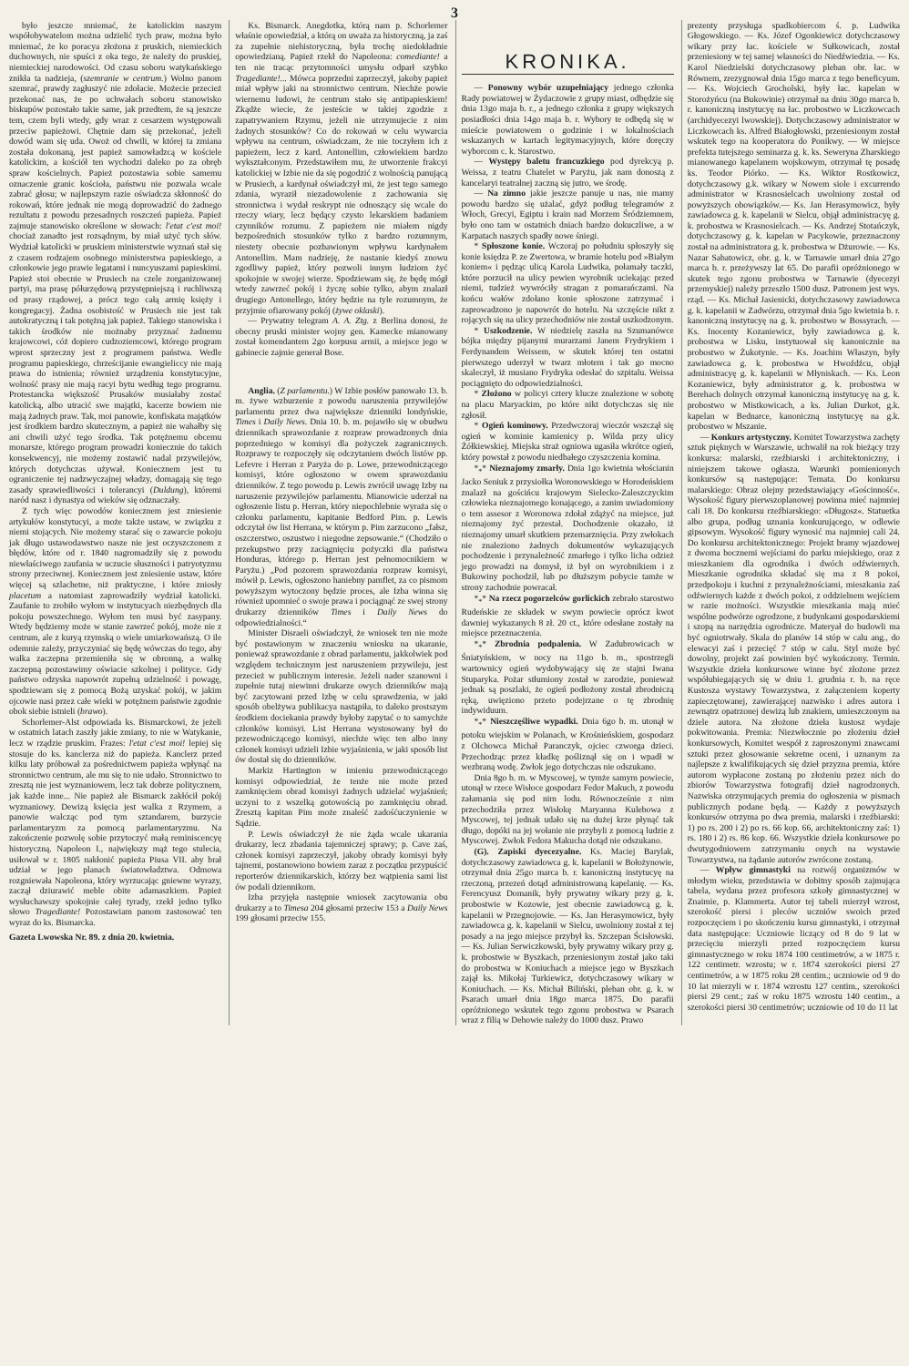3
było jeszcze mniemać, że katolickim naszym współobywatelom można udzielić tych praw, można było mniemać, że ko poracya złożona z pruskich, niemieckich duchownych, nie spuści z oka tego, że należy do pruskiej, niemieckiej narodowości. Od czasu soboru watykańskiego znikła ta nadzieja, (szemranie w centrum.) Wolno panom szemrać, prawdy zagłuszyć nie zdołacie. Możecie przecież przekonać nas, że po uchwałach soboru stanowisko biskupów pozostało takie same, jak przedtem, że są jeszcze tem, czem byli wtedy, gdy wraz z cesarzem występowali przeciw papieżowi. Chętnie dam się przekonać, jeżeli dowód wam się uda. Owoż od chwili, w której ta zmiana została dokonaną, jest papież samowładzcą w kościele katolickim, a kościół ten wychodzi daleko po za obręb spraw kościelnych. Papież pozostawia sobie samemu oznaczenie granic kościoła, państwu nie pozwala wcale zabrać głosu; w najlepszym razie oświadcza skłonność do rokowań, które jednak nie mogą doprowadzić do żadnego rezultatu z powodu przesadnych roszczeń papieża. Papież zajmuje stanowisko określone w słowach: l'etat c'est moi! chociaż zanadto jest rozsądnym, by miał użyć tych słów. Wydział katolicki w pruskiem ministerstwie wyznań stał się z czasem rodzajem osobnego ministerstwa papieskiego, a członkowie jego prawie legatami i nuncyuszami papieskimi. Papież stoi obecnie w Prusiech na czele zorganizowanej partyi, ma prasę półurzędową przystępniejszą i ruchliwszą od prasy rządowej, a prócz tego całą armię księży i kongregacyj. Żadna osobistość w Prusiech nie jest tak autokratyczną i tak potężną jak papież. Takiego stanowiska i takich środków nie możnaby przyznać żadnemu krajowcowi, cóż dopiero cudzoziemcowi, którego program wprost sprzeczny jest z programem państwa. Wedle programu papieskiego, chrześcijanie ewangieliccy nie mają prawa do istnienia; również urządzenia konstytucyjne, wolność prasy nie mają racyi bytu według tego programu. Protestancka większość Prusaków musiałaby zostać katolicką, albo utracić swe majątki, kacerze bowiem nie mają żadnych praw. Tak, moi panowie, konfiskata majątków jest środkiem bardzo skutecznym, a papież nie wahałby się ani chwili użyć tego środka. Tak potężnemu obcemu monarsze, którego program prowadzi koniecznie do takich konsekwencyj, nie możemy zostawić nadal przywilejów, których dotychczas używał. Koniecznem jest tu ograniczenie tej nadzwyczajnej władzy, domagają się tego zasady sprawiedliwości i tolerancyi (Duldung), któremi naród nasz i dynastya od wieków się odznaczały.
Z tych więc powodów koniecznem jest zniesienie artykułów konstytucyi, a może także ustaw, w związku z niemi stojących. Nie możemy starać się o zawarcie pokoju jak długo ustawodawstwo nasze nie jest oczyszczonem z błędów, które od r. 1840 nagromadziły się z powodu niewłaściwego zaufania w uczucie słuszności i patryotyzmu strony przeciwnej. Koniecznem jest zniesienie ustaw, które więcej są szlachetne, niż praktyczne, i które zniosły placetum a natomiast zaprowadziły wydział katolicki. Zaufanie to zrobiło wyłom w instytucyach niezbędnych dla pokoju powszechnego. Wyłom ten musi być zasypany. Wtedy będziemy może w stanie zawrzeć pokój, może nie z centrum, ale z kuryą rzymską o wiele umiarkowańszą. O ile odemnie zależy, przyczyniać się będę wówczas do tego, aby walka zaczepna przemieniła się w obronną, a walkę zaczepną pozostawimy oświacie szkolnej i polityce. Gdy państwo odzyska napowrót zupełną udzielność i powagę, spodziewam się z pomocą Bożą uzyskać pokój, w jakim ojcowie nasi przez całe wieki w potężnem państwie zgodnie obok siebie istnieli (brawo).
Schorlemer-Alst odpowiada ks. Bismarckowi, że jeżeli w ostatnich latach zaszły jakie zmiany, to nie w Watykanie, lecz w rządzie pruskim. Frazes: l'etat c'est moi! lepiej się stosuje do ks. kanclerza niż do papieża. Kanclerz przed kilku laty próbował za pośrednictwem papieża wpłynąć na stronnictwo centrum, ale mu się to nie udało. Stronnictwo to zresztą nie jest wyznaniowem, lecz tak dobrze politycznem, jak każde inne... Nie papież ale Bismarck zakłócił pokój wyznaniowy. Dewizą księcia jest walka z Rzymem, a panowie walcząc pod tym sztandarem, burzycie parlamentaryzm za pomocą parlamentaryzmu. Na zakończenie pozwolę sobie przytoczyć małą reminiscencyę historyczną. Napoleon I., największy mąż tego stulecia, usiłował w r. 1805 nakłonić papieża Piusa VII. aby brał udział w jego planach światowładztwa. Odmowa rozgniewała Napoleona, który wyrzucając gniewne wyrazy, zaczął dziurawić meble obite adamaszkiem. Papież wysłuchawszy spokojnie całej tyrady, rzekł jedno tylko słowo Tragediante! Pozostawiam panom zastosować ten wyraz do ks. Bismarcka.
Gazeta Lwowska Nr. 89. z dnia 20. kwietnia.
Ks. Bismarck. Anegdotka, którą nam p. Schorlemer właśnie opowiedział, a którą on uważa za historyczną, ja zaś za zupełnie niehistoryczną, była trochę niedokładnie opowiedzianą. Papież rzekł do Napoleona: comediante! a ten nie tracąc przytomności umysłu odparł szybko Tragediante!... Mówca poprzedni zaprzeczył, jakoby papież miał wpływ jaki na stronnictwo centrum. Niechże powie wiernemu ludowi, że centrum stało się antipapieskiem! Zkądże wiecie, że jesteście w takiej zgodzie z zapatrywaniem Rzymu, jeżeli nie utrzymujecie z nim żadnych stosunków? Co do rokowań w celu wywarcia wpływu na centrum, oświadczam, że nie toczyłem ich z papieżem, lecz z kard. Antonellim, człowiekiem bardzo wykształconym. Przedstawiłem mu, że utworzenie frakcyi katolickiej w Izbie nie da się pogodzić z wolnością panującą w Prusiech, a kardynał oświadczył mi, że jest tego samego zdania, wyraził niezadowolenie z zachowania się stronnictwa i wydał reskrypt nie odnoszący się wcale do rzeczy wiary, lecz będący czysto lekarskiem badaniem czynników rozumu. Z papieżem nie miałem nigdy bezpośrednich stosunków tylko z bardzo rozumnym, niestety obecnie pozbawionym wpływu kardynałem Antonellim. Mam nadzieję, że nastanie kiedyś znowu zgodliwy papież, który pozwoli innym ludziom żyć spokojnie w swojej wierze. Spodziewam się, że będę mógł wtedy zawrzeć pokój i życzę sobie tylko, abym znalazł drugiego Antonellego, który będzie na tyle rozumnym, że przyjmie ofiarowany pokój (żywe oklaski).
— Prywatny telegram A. A. Ztg. z Berlina donosi, że obecny pruski minister wojny gen. Kamecke mianowany został komendantem 2go korpusu armii, a miejsce jego w gabinecie zajmie generał Bose.
Anglia. (Z parlamentu.) W Izbie posłów panowało 13. b. m. żywe wzburzenie z powodu naruszenia przywilejów parlamentu przez dwa największe dzienniki londyńskie, Times i Daily News. Dnia 10. b. m. pojawiło się w obudwu dziennikach sprawozdanie z rozpraw prowadzonych dnia poprzedniego w komisyi dla pożyczek zagranicznych. Rozprawy te rozpoczęły się odczytaniem dwóch listów pp. Lefevre i Herran z Paryża do p. Lowe, przewodniczącego komisyi, które ogłoszono w owem sprawozdaniu dzienników. Z tego powodu p. Lewis zwrócił uwagę Izby na naruszenie przywilejów parlamentu. Mianowicie uderzał na ogłoszenie listu p. Herran, który niepochlebnie wyraża się o członku parlamentu, kapitanie Bedford Pim. p. Lewis odczytał ów list Herrana, w którym p. Pim zarzucono „fałsz, oszczerstwo, oszustwo i niegodne zepsowanie.“ (Chodziło o przekupstwo przy zaciągnięciu pożyczki dla państwa Honduras, którego p. Herran jest pełnomocnikiem w Paryżu.) „Pod pozorem sprawozdania rozpraw komisyi, mówił p. Lewis, ogłoszono haniebny pamflet, za co pismom powyższym wytoczony będzie proces, ale Izba winna się również upomnieć o swoje prawa i pociągnąć ze swej strony drukarzy dzienników Times i Daily News do odpowiedzialności.“
Minister Disraeli oświadczył, że wniosek ten nie może być postawionym w znaczeniu wniosku na ukaranie, ponieważ sprawozdanie z obrad parlamentu, jakkolwiek pod względem technicznym jest naruszeniem przywileju, jest przecież w publicznym interesie. Jeżeli nader szanowni i zupełnie tutaj niewinni drukarze owych dzienników mają być zacytowani przed Izbę w celu sprawdzenia, w jaki sposób obelżywa publikacya nastąpiła, to daleko prostszym środkiem dociekania prawdy byłoby zapytać o to samychże członków komisyi. List Herrana wystosowany był do przewodniczącego komisyi, niechże więc ten albo inny członek komisyi udzieli Izbie wyjaśnienia, w jaki sposób list ów dostał się do dzienników.
Markiz Hartington w imieniu przewodniczącego komisyi odpowiedział, że tenże nie może przed zamknięciem obrad komisyi żadnych udzielać wyjaśnień; uczyni to z wszelką gotowością po zamknięciu obrad. Zresztą kapitan Pim może znaleść zadośćuczynienie w Sądzie.
P. Lewis oświadczył że nie żąda wcale ukarania drukarzy, lecz zbadania tajemniczej sprawy; p. Cave zaś, członek komisyi zaprzeczył, jakoby obrady komisyi były tajnemi, postanowiono bowiem zaraz z początku przypuścić reporterów dziennikarskich, którzy bez wątpienia sami list ów podali dziennikom.
Izba przyjęła następnie wniosek zacytowania obu drukarzy a to Timesa 204 głosami przeciw 153 a Daily News 199 głosami przeciw 155.
KRONIKA.
— Ponowny wybór uzupełniający jednego członka Rady powiatowej w Żydaczowie z grupy miast, odbędzie się dnia 13go maja b. r., a jednego członka z grupy większych posiadłości dnia 14go maja b. r. Wybory te odbędą się w mieście powiatowem o godzinie i w lokalnościach wskazanych w kartach legitymacyjnych, które doręczy wyborcom c. k. Starostwo.
— Występy baletu francuzkiego pod dyrekcyą p. Weissa, z teatru Chatelet w Paryżu, jak nam donoszą z kancelaryi teatralnej zaczną się jutro, we środę.
— Na zimno jakie jeszcze panuje u nas, nie mamy powodu bardzo się użalać, gdyż podług telegramów z Włoch, Grecyi, Egiptu i krain nad Morzem Śródziemnem, było ono tam w ostatnich dniach bardzo dokuczliwe, a w Karpatach naszych spadły nowe śniegi.
* Spłoszone konie. Wczoraj po południu spłoszyły się konie księdza P. ze Zwertowa, w bramie hotelu pod »Białym koniem« i pędząc ulicą Karola Ludwika, połamały taczki, które porzucił na ulicy pewien wyrobnik uciekając przed niemi, tudzież wywróciły stragan z pomarańczami. Na końcu wałów zdołano konie spłoszone zatrzymać i zaprowadzono je napowrót do hotelu. Na szczęście nikt z rojących się na ulicy przechodniów nie został uszkodzonym.
* Uszkodzenie. W niedzielę zaszła na Szumanówce bójka między pijanymi murarzami Janem Frydrykiem i Ferdynandem Weissem, w skutek której ten ostatni pierwszego uderzył w twarz młotem i tak go mocno skaleczył, iż musiano Frydryka odesłać do szpitalu. Weissa pociągnięto do odpowiedzialności.
* Złożono w policyi cztery klucze znalezione w sobotę na placu Maryackim, po które nikt dotychczas się nie zgłosił.
* Ogień kominowy. Przedwczoraj wieczór wszczął się ogień w kominie kamienicy p. Wilda przy ulicy Żółkiewskiej. Miejska straż ogniowa ugasiła wkrótce ogień, który powstał z powodu niedbałego czyszczenia komina.
*<sub>*</sub>* Nieznajomy zmarły. Dnia 1go kwietnia włościanin Jacko Seniuk z przysiołka Woronowskiego w Horodeńskiem znalazł na gościńcu krajowym Sielecko-Zaleszczyckim człowieka nieznajomego konającego, a zanim uwiadomiony o tem assesor z Woronowa zdołał zdążyć na miejsce, już nieznajomy żyć przestał. Dochodzenie okazało, iż nieznajomy umarł skutkiem przemarznięcia. Przy zwłokach nie znaleziono żadnych dokumentów wykazujących pochodzenie i przynależność zmarłego i tylko licha odzież jego prowadzi na domysł, iż był on wyrobnikiem i z Bukowiny pochodził, lub po dłuższym pobycie tamże w strony zachodnie powracał.
*<sub>*</sub>* Na rzecz pogorzelców gorlickich zebrało starostwo Rudeńskie ze składek w swym powiecie oprócz kwot dawniej wykazanych 8 zł. 20 ct., które odesłane zostały na miejsce przeznaczenia.
*<sub>*</sub>* Zbrodnia podpalenia. W Zadubrowicach w Śniatyńskiem, w nocy na 11go b. m., spostrzegli wartownicy ogień wydobywający się ze stajni Iwana Stuparyka. Pożar stłumiony został w zarodzie, ponieważ jednak są poszlaki, że ogień podłożony został zbrodniczą ręką, uwięziono przeto podejrzane o tę zbrodnię indywiduum.
*<sub>*</sub>* Nieszczęśliwe wypadki. Dnia 6go b. m. utonął w potoku wiejskim w Polanach, w Krośnieńskiem, gospodarz z Olchowca Michał Paranczyk, ojciec czworga dzieci. Przechodząc przez kładkę pośliznął się on i wpadł w wezbraną wodę. Zwłok jego dotychczas nie odszukano.
Dnia 8go b. m. w Myscowej, w tymże samym powiecie, utonął w rzece Wisłoce gospodarz Fedor Makuch, z powodu załamania się pod nim lodu. Równocześnie z nim przechodziła przez Wisłokę Maryanna Kulebowa z Myscowej, tej jednak udało się na dużej krze płynąć tak długo, dopóki na jej wołanie nie przybyli z pomocą ludzie z Myscowej. Zwłok Fedora Makucha dotąd nie odszukano.
(G). Zapiski dyecezyalne. Ks. Maciej Barylak, dotychczasowy zawiadowca g. k. kapelanii w Bołożynowie, otrzymał dnia 25go marca b. r. kanoniczną instytucyę na rzeczoną, przezeń dotąd administrowaną kapelanię. — Ks. Ferencyusz Domanik, były prywatny wikary przy g. k. probostwie w Kozowie, jest obecnie zawiadowcą g. k. kapelanii w Przegnojowie. — Ks. Jan Herasymowicz, były zawiadowca g. k. kapelanii w Sielcu, uwolniony został z tej posady a na jego miejsce przybył ks. Szczepan Ścisłowski. — Ks. Julian Serwiczkowski, były prywatny wikary przy g. k. probostwie w Byszkach, przeniesionym został jako taki do probostwa w Koniuchach a miejsce jego w Byszkach zajął ks. Mikołaj Turkiewicz, dotychczasowy wikary w Koniuchach. — Ks. Michał Biliński, pleban obr. g. k. w Psarach umarł dnia 18go marca 1875. Do parafii opróżnionego wskutek tego zgonu probostwa w Psarach wraz z filią w Dehowie należy do 1000 dusz. Prawo
prezenty przysługa spadkobiercom ś. p. Ludwika Głogowskiego. — Ks. Józef Ogonkiewicz dotychczasowy wikary przy łac. kościele w Sułkowicach, został przeniesiony w tej samej własności do Niedźwiedzia. — Ks. Karol Niedzielski dotychczasowy pleban obr. łac. w Równem, zrezygnował dnia 15go marca z tego beneficyum. — Ks. Wojciech Grocholski, były łac. kapelan w Storożyńcu (na Bukowinie) otrzymał na dniu 30go marca b. r. kanoniczną instytucyę na łac. probostwo w Liczkowcach (archidyecezyi lwowskiej). Dotychczasowy administrator w Liczkowcach ks. Alfred Białogłowski, przeniesionym został wskutek tego na kooperatora do Ponikwy. — W miejsce prefekta tutejszego seminarza g. k. ks. Seweryna Zharskiego mianowanego kapelanem wojskowym, otrzymał tę posadę ks. Teodor Piórko. — Ks. Wiktor Rostkowicz, dotychczasowy g.k. wikary w Nowem siole i excurrendo administrator w Krasnosielcach uwolniony został od powyższych obowiązków.— Ks. Jan Herasymowicz, były zawiadowca g. k. kapelanii w Sielcu, objął administracyę g. k. probostwa w Krasnosielcach. — Ks. Andrzej Stotańczyk, dotychczasowy g. k. kapelan w Pacykowie, przeznaczony został na administratora g. k. probostwa w Dżurowie. — Ks. Nazar Sabatowicz, obr. g. k. w Tarnawie umarł dnia 27go marca b. r. przeżywszy lat 65. Do parafii opróżnionego w skutek tego zgonu probostwa w Tarnawie (dyecezyi przemyskiej) należy przeszło 1500 dusz. Patronem jest wys. rząd. — Ks. Michał Jasienicki, dotychczasowy zawiadowca g. k. kapelanii w Zadwórzu, otrzymał dnia 5go kwietnia b. r. kanoniczną instytucyę na g. k. probostwo w Bossyrach. — Ks. Inocenty Kozaniewicz, były zawiadowca g. k. probostwa w Lisku, instytuował się kanonicznie na probostwo w Żukotynie. — Ks. Joachim Właszyn, były zawiadowca g. k. probostwa w Hwoźdźcu, objął administracyę g. k. kapelanii w Młyniskach. — Ks. Leon Kozaniewicz, były administrator g. k. probostwa w Berehach dolnych otrzymał kanoniczną instytucyę na g. k. probostwo w Mistkowicach, a ks. Julian Durkot, g.k. kapelan w Bednarce, kanoniczną instytucyę na g.k. probostwo w Mszanie.
— Konkurs artystyczny. Komitet Towarzystwa zachęty sztuk pięknych w Warszawie, uchwalił na rok bieżący trzy konkursa: malarski, rzeźbiarski i architektoniczny, i niniejszem takowe ogłasza. Warunki pomienionych konkursów są następujące: Temata. Do konkursu malarskiego: Obraz olejny przedstawiający «Gościnność«. Wysokość figury pierwszoplanowej powinna mieć najmniej cali 18. Do konkursu rzeźbiarskiego: «Długosz«. Statuetka albo grupa, podług uznania konkurującego, w odlewie gipsowym. Wysokość figury wynosić ma najmniej cali 24. Do konkursu architektonicznego: Projekt bramy wjazdowej z dwoma bocznemi wejściami do parku miejskiego, oraz z mieszkaniem dla ogrodnika i dwóch odźwiernych. Mieszkanie ogrodnika składać się ma z 8 pokoi, przedpokoju i kuchni z przynależnościami, mieszkania zaś odźwiernych każde z dwóch pokoi, z oddzielnem wejściem w razie możności. Wszystkie mieszkania mają mieć wspólne podwórze ogrodzone, z budynkami gospodarskiemi i szopą na narzędzia ogrodnicze. Materyał do budowli ma być ogniotrwały. Skala do planów 14 stóp w calu ang., do elewacyi zaś i przecięć 7 stóp w calu. Styl może być dowolny, projekt zaś powinien być wykończony. Termin. Wszystkie dzieła konkursowe winne być złożone przez współubiegających się w dniu 1. grudnia r. b. na ręce Kustosza wystawy Towarzystwa, z załączeniem koperty zapieczętowanej, zawierającej nazwisko i adres autora i zewnątrz opatrzonej dewizą lub znakiem, umieszczonym na dziele autora. Na złożone dzieła kustosz wydaje pokwitowania. Premia: Niezwłocznie po złożeniu dzieł konkursowych, Komitet wespół z zaproszonymi znawcami sztuki przez głosowanie sekretne oceni, i uznanym za najlepsze z kwalifikujących się dzieł przyzna premia, które autorom wypłacone zostaną po złożeniu przez nich do zbiorów Towarzystwa fotografij dzieł nagrodzonych. Nazwiska otrzymujących premia do ogłoszenia w pismach publicznych podane będą. — Każdy z powyższych konkursów otrzyma po dwa premia, malarski i rzeźbiarski: 1) po rs. 200 i 2) po rs. 66 kop. 66, architektoniczny zaś: 1) rs. 180 i 2) rs. 86 kop. 66. Wszystkie dzieła konkursowe po dwutygodniowem zatrzymaniu onych na wystawie Towarzystwa, na żądanie autorów zwrócone zostaną.
— Wpływ gimnastyki na rozwój organizmów w młodym wieku, przedstawia w dobitny sposób zajmująca tabela, wydana przez profesora szkoły gimnastycznej w Znaimie, p. Klammerta. Autor tej tabeli mierzył wzrost, szerokość piersi i pleców uczniów swoich przed rozpoczęciem i po skończeniu kursu gimnastyki, i otrzymał data następujące: Uczniowie liczący od 8 do 9 lat w przecięciu mierzyli przed rozpoczęciem kursu gimnastycznego w roku 1874 100 centimetrów, a w 1875 r. 122 centimetr. wzrostu; w r. 1874 szerokości piersi 27 centimetrów, a w 1875 roku 28 centim.; uczniowie od 9 do 10 lat mierzyli w r. 1874 wzrostu 127 centim., szerokości piersi 29 cent.; zaś w roku 1875 wzrostu 140 centim., a szerokości piersi 30 centimetrów; uczniowie od 10 do 11 lat